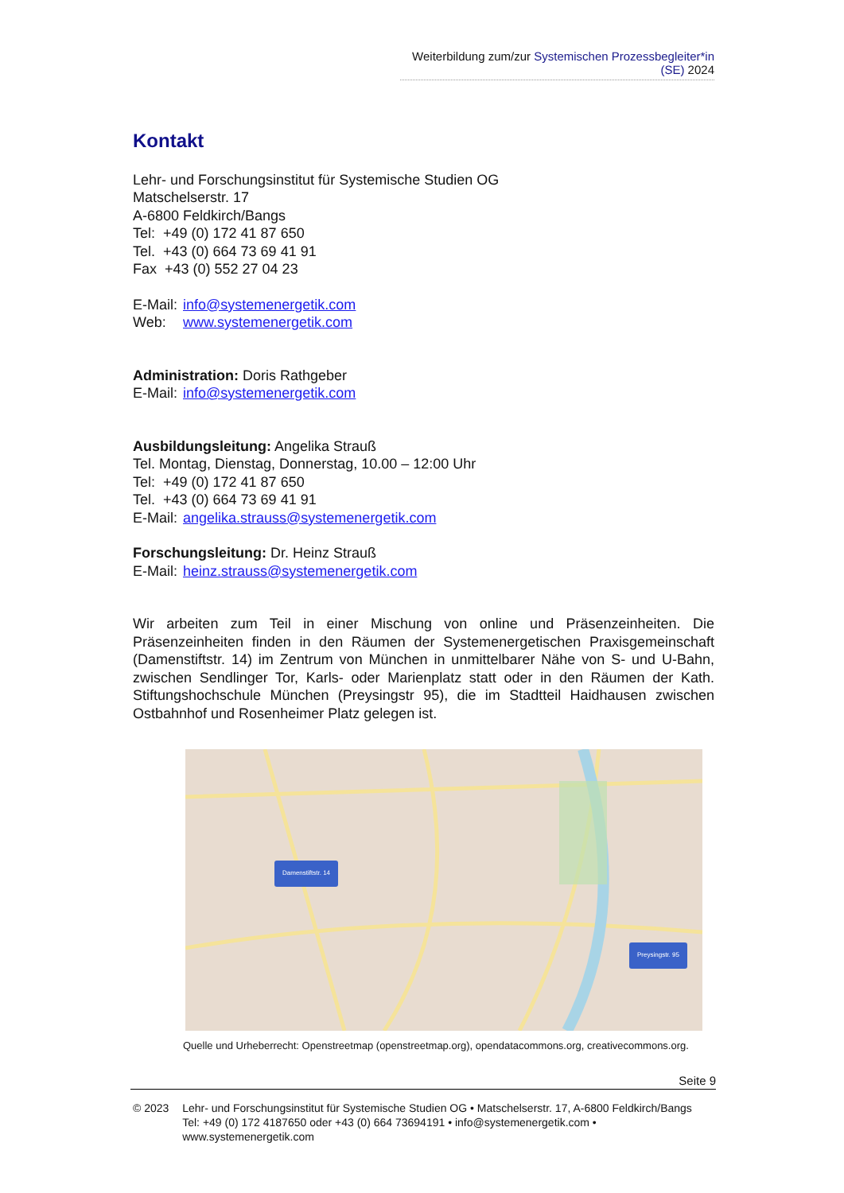Weiterbildung zum/zur Systemischen Prozessbegleiter*in (SE) 2024
Kontakt
Lehr- und Forschungsinstitut für Systemische Studien OG
Matschelserstr. 17
A-6800 Feldkirch/Bangs
Tel: +49 (0) 172 41 87 650
Tel. +43 (0) 664 73 69 41 91
Fax +43 (0) 552 27 04 23
E-Mail: info@systemenergetik.com
Web: www.systemenergetik.com
Administration: Doris Rathgeber
E-Mail: info@systemenergetik.com
Ausbildungsleitung: Angelika Strauß
Tel. Montag, Dienstag, Donnerstag, 10.00 – 12:00 Uhr
Tel: +49 (0) 172 41 87 650
Tel. +43 (0) 664 73 69 41 91
E-Mail: angelika.strauss@systemenergetik.com
Forschungsleitung: Dr. Heinz Strauß
E-Mail: heinz.strauss@systemenergetik.com
Wir arbeiten zum Teil in einer Mischung von online und Präsenzeinheiten. Die Präsenzeinheiten finden in den Räumen der Systemenergetischen Praxisgemeinschaft (Damenstiftstr. 14) im Zentrum von München in unmittelbarer Nähe von S- und U-Bahn, zwischen Sendlinger Tor, Karls- oder Marienplatz statt oder in den Räumen der Kath. Stiftungshochschule München (Preysingstr 95), die im Stadtteil Haidhausen zwischen Ostbahnhof und Rosenheimer Platz gelegen ist.
Damenstiftstr. 14
Preysingstr. 95
Quelle und Urheberrecht: Openstreetmap (openstreetmap.org), opendatacommons.org, creativecommons.org.
Seite 9
© 2023 Lehr- und Forschungsinstitut für Systemische Studien OG • Matschelserstr. 17, A-6800 Feldkirch/Bangs
Tel: +49 (0) 172 4187650 oder +43 (0) 664 73694191 • info@systemenergetik.com • www.systemenergetik.com